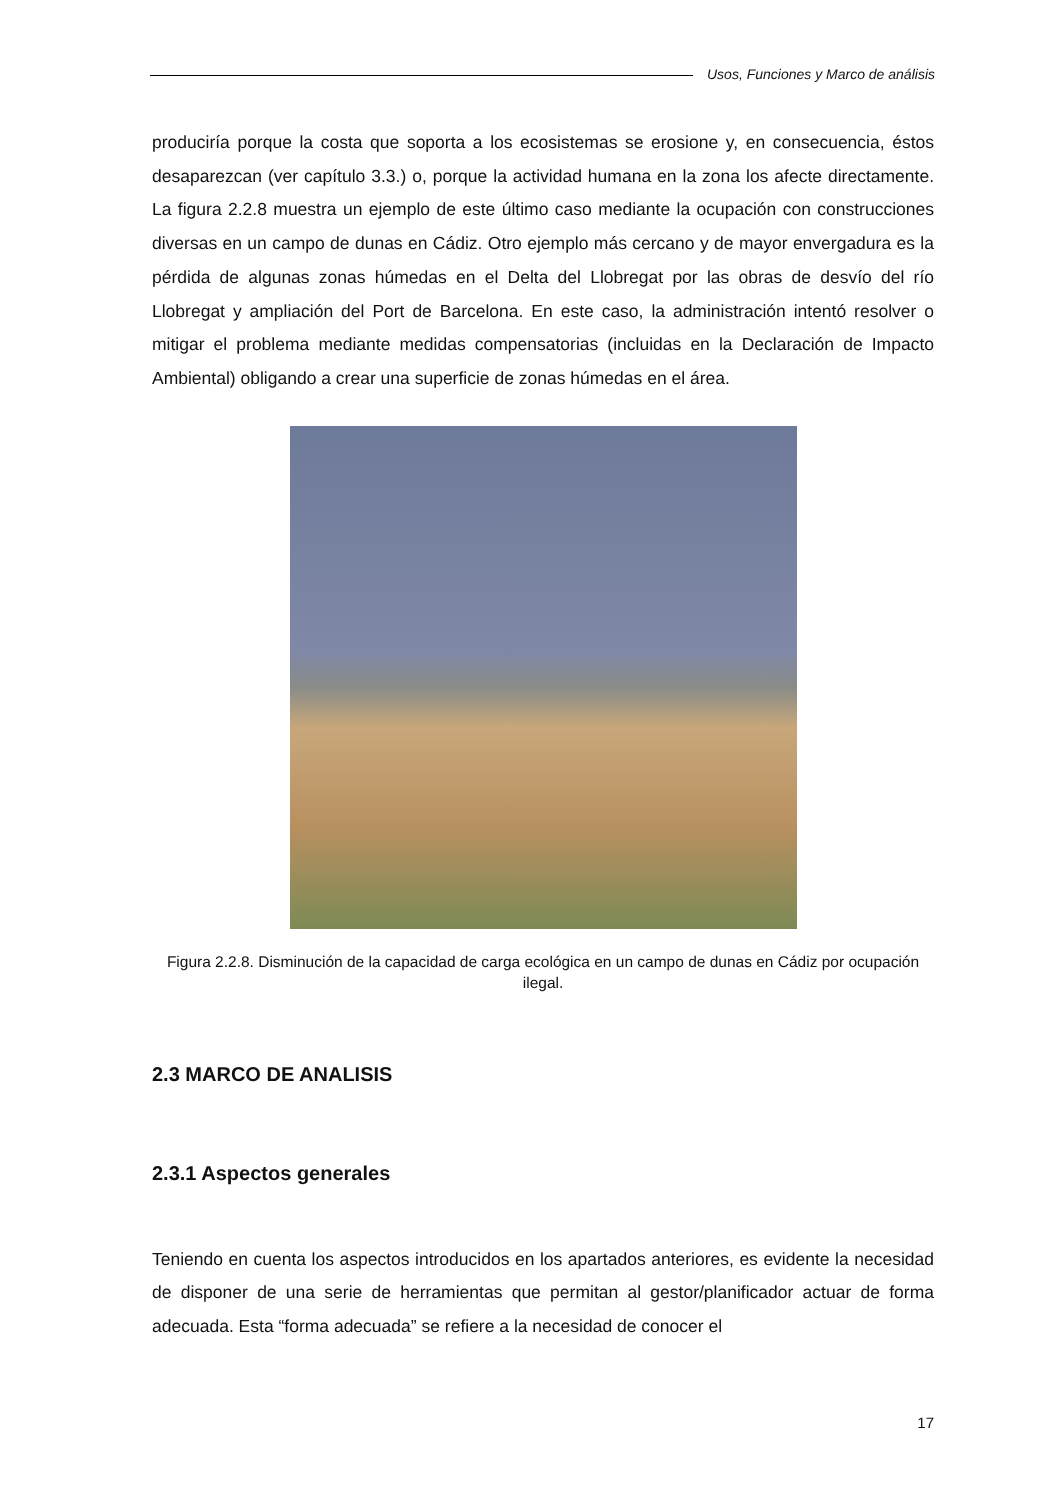Usos, Funciones y Marco de análisis
produciría porque la costa que soporta a los ecosistemas se erosione y, en consecuencia, éstos desaparezcan (ver capítulo 3.3.) o, porque la actividad humana en la zona los afecte directamente. La figura 2.2.8 muestra un ejemplo de este último caso mediante la ocupación con construcciones diversas en un campo de dunas en Cádiz. Otro ejemplo más cercano y de mayor envergadura es la pérdida de algunas zonas húmedas en el Delta del Llobregat por las obras de desvío del río Llobregat y ampliación del Port de Barcelona. En este caso, la administración intentó resolver o mitigar el problema mediante medidas compensatorias (incluidas en la Declaración de Impacto Ambiental) obligando a crear una superficie de zonas húmedas en el área.
Figura 2.2.8. Disminución de la capacidad de carga ecológica en un campo de dunas en Cádiz por ocupación ilegal.
2.3 MARCO DE ANALISIS
2.3.1 Aspectos generales
Teniendo en cuenta los aspectos introducidos en los apartados anteriores, es evidente la necesidad de disponer de una serie de herramientas que permitan al gestor/planificador actuar de forma adecuada. Esta “forma adecuada” se refiere a la necesidad de conocer el
17